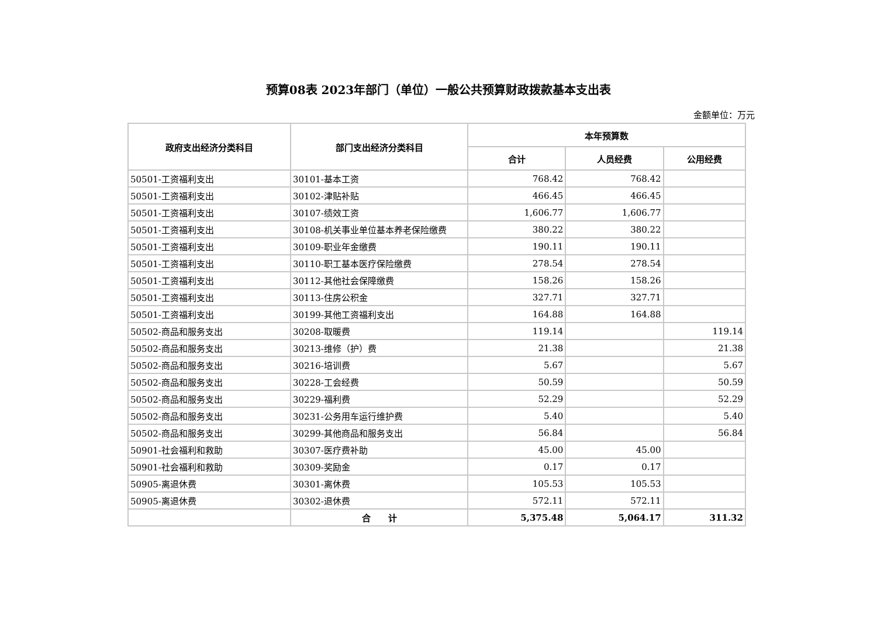预算08表 2023年部门（单位）一般公共预算财政拨款基本支出表
金额单位：万元
| 政府支出经济分类科目 | 部门支出经济分类科目 | 本年预算数 | | |
| --- | --- | --- | --- | --- |
| | | 合计 | 人员经费 | 公用经费 |
| 50501-工资福利支出 | 30101-基本工资 | 768.42 | 768.42 | |
| 50501-工资福利支出 | 30102-津贴补贴 | 466.45 | 466.45 | |
| 50501-工资福利支出 | 30107-绩效工资 | 1,606.77 | 1,606.77 | |
| 50501-工资福利支出 | 30108-机关事业单位基本养老保险缴费 | 380.22 | 380.22 | |
| 50501-工资福利支出 | 30109-职业年金缴费 | 190.11 | 190.11 | |
| 50501-工资福利支出 | 30110-职工基本医疗保险缴费 | 278.54 | 278.54 | |
| 50501-工资福利支出 | 30112-其他社会保障缴费 | 158.26 | 158.26 | |
| 50501-工资福利支出 | 30113-住房公积金 | 327.71 | 327.71 | |
| 50501-工资福利支出 | 30199-其他工资福利支出 | 164.88 | 164.88 | |
| 50502-商品和服务支出 | 30208-取暖费 | 119.14 | | 119.14 |
| 50502-商品和服务支出 | 30213-维修（护）费 | 21.38 | | 21.38 |
| 50502-商品和服务支出 | 30216-培训费 | 5.67 | | 5.67 |
| 50502-商品和服务支出 | 30228-工会经费 | 50.59 | | 50.59 |
| 50502-商品和服务支出 | 30229-福利费 | 52.29 | | 52.29 |
| 50502-商品和服务支出 | 30231-公务用车运行维护费 | 5.40 | | 5.40 |
| 50502-商品和服务支出 | 30299-其他商品和服务支出 | 56.84 | | 56.84 |
| 50901-社会福利和救助 | 30307-医疗费补助 | 45.00 | 45.00 | |
| 50901-社会福利和救助 | 30309-奖励金 | 0.17 | 0.17 | |
| 50905-离退休费 | 30301-离休费 | 105.53 | 105.53 | |
| 50905-离退休费 | 30302-退休费 | 572.11 | 572.11 | |
| | 合 计 | 5,375.48 | 5,064.17 | 311.32 |